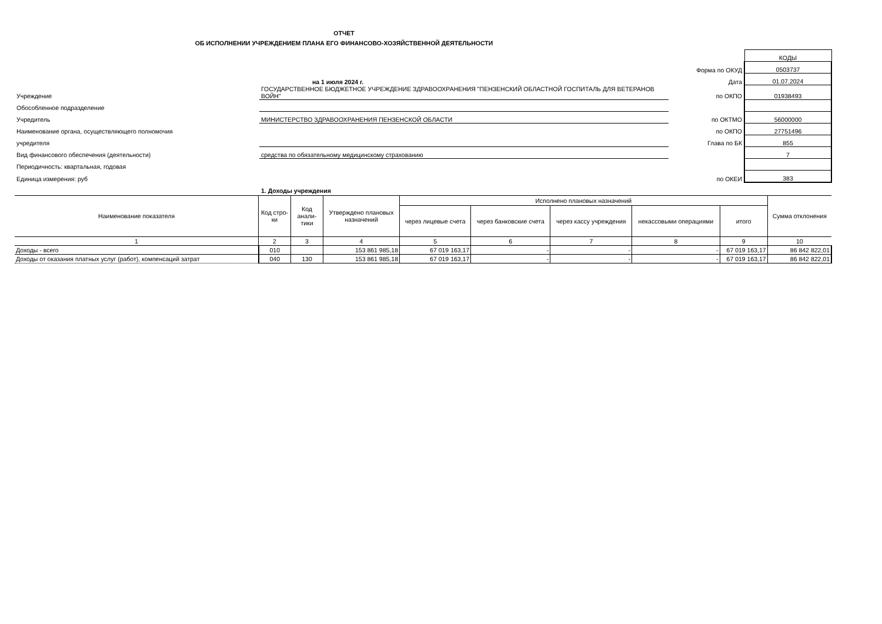ОТЧЕТ
ОБ ИСПОЛНЕНИИ УЧРЕЖДЕНИЕМ ПЛАНА ЕГО ФИНАНСОВО-ХОЗЯЙСТВЕННОЙ ДЕЯТЕЛЬНОСТИ
| | | | КОДЫ |
| | | Форма по ОКУД | 0503737 |
| | на 1 июля 2024 г. | Дата | 01.07.2024 |
| Учреждение | ГОСУДАРСТВЕННОЕ БЮДЖЕТНОЕ УЧРЕЖДЕНИЕ ЗДРАВООХРАНЕНИЯ "ПЕНЗЕНСКИЙ ОБЛАСТНОЙ ГОСПИТАЛЬ ДЛЯ ВЕТЕРАНОВ ВОЙН" | по ОКПО | 01938493 |
| Обособленное подразделение | | | |
| Учредитель | МИНИСТЕРСТВО ЗДРАВООХРАНЕНИЯ ПЕНЗЕНСКОЙ ОБЛАСТИ | по ОКТМО | 56000000 |
| Наименование органа, осуществляющего полномочия | | по ОКПО | 27751496 |
| учредителя | | Глава по БК | 855 |
| Вид финансового обеспечения (деятельности) | средства по обязательному медицинскому страхованию | | 7 |
| Периодичность: квартальная, годовая | | | |
| Единица измерения: руб | | по ОКЕИ | 383 |
| | 1. Доходы учреждения | | |
| Наименование показателя | Код стро-ки | Код анали-тики | Утверждено плановых назначений | Исполнено плановых назначений | | | | | Сумма отклонения |
| --- | --- | --- | --- | --- | --- | --- | --- | --- | --- |
| | | | | через лицевые счета | через банковские счета | через кассу учреждения | некассовыми операциями | итого | |
| 1 | 2 | 3 | 4 | 5 | 6 | 7 | 8 | 9 | 10 |
| Доходы - всего | 010 | | 153 861 985,18 | 67 019 163,17 | - | - | - | 67 019 163,17 | 86 842 822,01 |
| Доходы от оказания платных услуг (работ), компенсаций затрат | 040 | 130 | 153 861 985,18 | 67 019 163,17 | - | - | - | 67 019 163,17 | 86 842 822,01 |